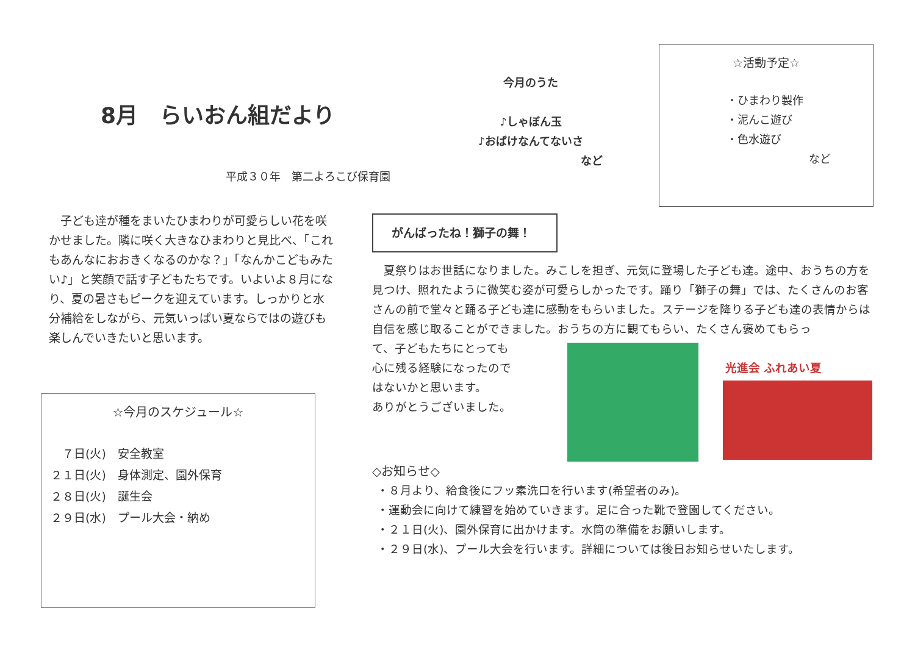8月　らいおん組だより
平成３０年　第二よろこび保育園
　子ども達が種をまいたひまわりが可愛らしい花を咲かせました。隣に咲く大きなひまわりと見比べ、「これもあんなにおおきくなるのかな？」「なんかこどもみたい♪」と笑顔で話す子どもたちです。いよいよ８月になり、夏の暑さもピークを迎えています。しっかりと水分補給をしながら、元気いっぱい夏ならではの遊びも楽しんでいきたいと思います。
今月のうた
♪しゃぼん玉
♪おばけなんてないさ
など
☆活動予定☆
・ひまわり製作
・泥んこ遊び
・色水遊び
など
☆今月のスケジュール☆
　７日(火)　安全教室
２１日(火)　身体測定、園外保育
２８日(火)　誕生会
２９日(水)　プール大会・納め
がんばったね！獅子の舞！
　夏祭りはお世話になりました。みこしを担ぎ、元気に登場した子ども達。途中、おうちの方を見つけ、照れたように微笑む姿が可愛らしかったです。踊り「獅子の舞」では、たくさんのお客さんの前で堂々と踊る子ども達に感動をもらいました。ステージを降りる子ども達の表情からは自信を感じ取ることができました。おうちの方に観てもらい、たくさん褒めてもらっ
光進会 ふれあい夏
て、子どもたちにとっても
心に残る経験になったので
はないかと思います。
ありがとうございました。
◇お知らせ◇
・８月より、給食後にフッ素洗口を行います(希望者のみ)。
・運動会に向けて練習を始めていきます。足に合った靴で登園してください。
・２１日(火)、園外保育に出かけます。水筒の準備をお願いします。
・２９日(水)、プール大会を行います。詳細については後日お知らせいたします。